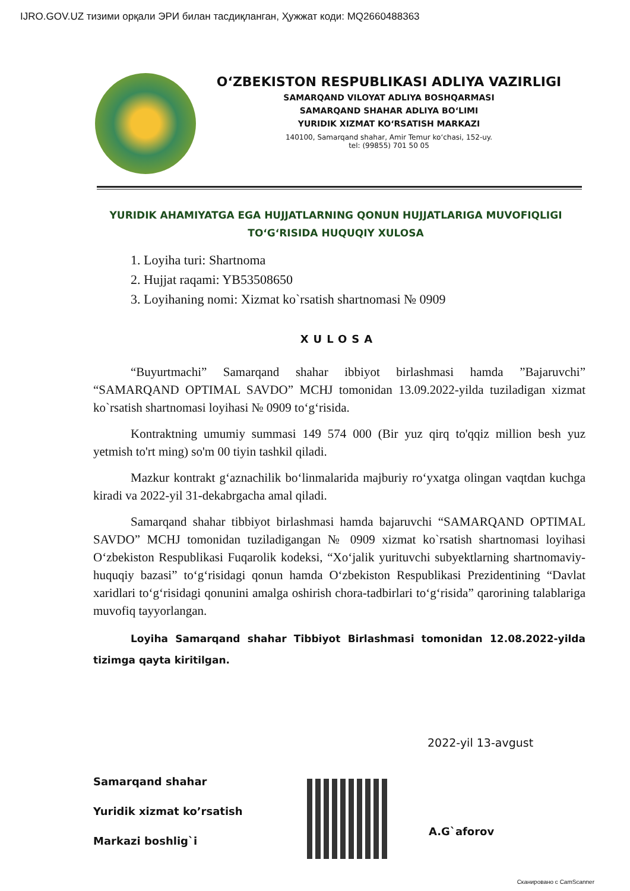IJRO.GOV.UZ тизими орқали ЭРИ билан тасдиқланган, Ҳужжат коди: MQ2660488363
O‘ZBEKISTON RESPUBLIKASI ADLIYA VAZIRLIGI
SAMARQAND VILOYAT ADLIYA BOSHQARMASI
SAMARQAND SHAHAR ADLIYA BO‘LIMI
YURIDIK XIZMAT KO‘RSATISH MARKAZI
140100, Samarqand shahar, Amir Temur ko‘chasi, 152-uy.
tel: (99855) 701 50 05
YURIDIK AHAMIYATGA EGA HUJJATLARNING QONUN HUJJATLARIGA MUVOFIQLIGI TO‘G‘RISIDA HUQUQIY XULOSA
1. Loyiha turi: Shartnoma
2. Hujjat raqami: YB53508650
3. Loyihaning nomi: Xizmat ko`rsatish shartnomasi № 0909
XULOSA
“Buyurtmachi” Samarqand shahar ibbiyot birlashmasi hamda ”Bajaruvchi” “SAMARQAND OPTIMAL SAVDO” MCHJ tomonidan 13.09.2022-yilda tuziladigan xizmat ko`rsatish shartnomasi loyihasi № 0909 to‘g‘risida.
Kontraktning umumiy summasi 149 574 000 (Bir yuz qirq to'qqiz million besh yuz yetmish to'rt ming) so'm 00 tiyin tashkil qiladi.
Mazkur kontrakt g‘aznachilik bo‘linmalarida majburiy ro‘yxatga olingan vaqtdan kuchga kiradi va 2022-yil 31-dekabrgacha amal qiladi.
Samarqand shahar tibbiyot birlashmasi hamda bajaruvchi “SAMARQAND OPTIMAL SAVDO” MCHJ tomonidan tuziladigangan № 0909 xizmat ko`rsatish shartnomasi loyihasi O‘zbekiston Respublikasi Fuqarolik kodeksi, “Xo‘jalik yurituvchi subyektlarning shartnomaviy-huquqiy bazasi” to‘g‘risidagi qonun hamda O‘zbekiston Respublikasi Prezidentining “Davlat xaridlari to‘g‘risidagi qonunini amalga oshirish chora-tadbirlari to‘g‘risida” qarorining talablariga muvofiq tayyorlangan.
Loyiha Samarqand shahar Tibbiyot Birlashmasi tomonidan 12.08.2022-yilda tizimga qayta kiritilgan.
2022-yil 13-avgust
Samarqand shahar
Yuridik xizmat ko’rsatish
Markazi boshlig`i
A.G`aforov
Сканировано с CamScanner